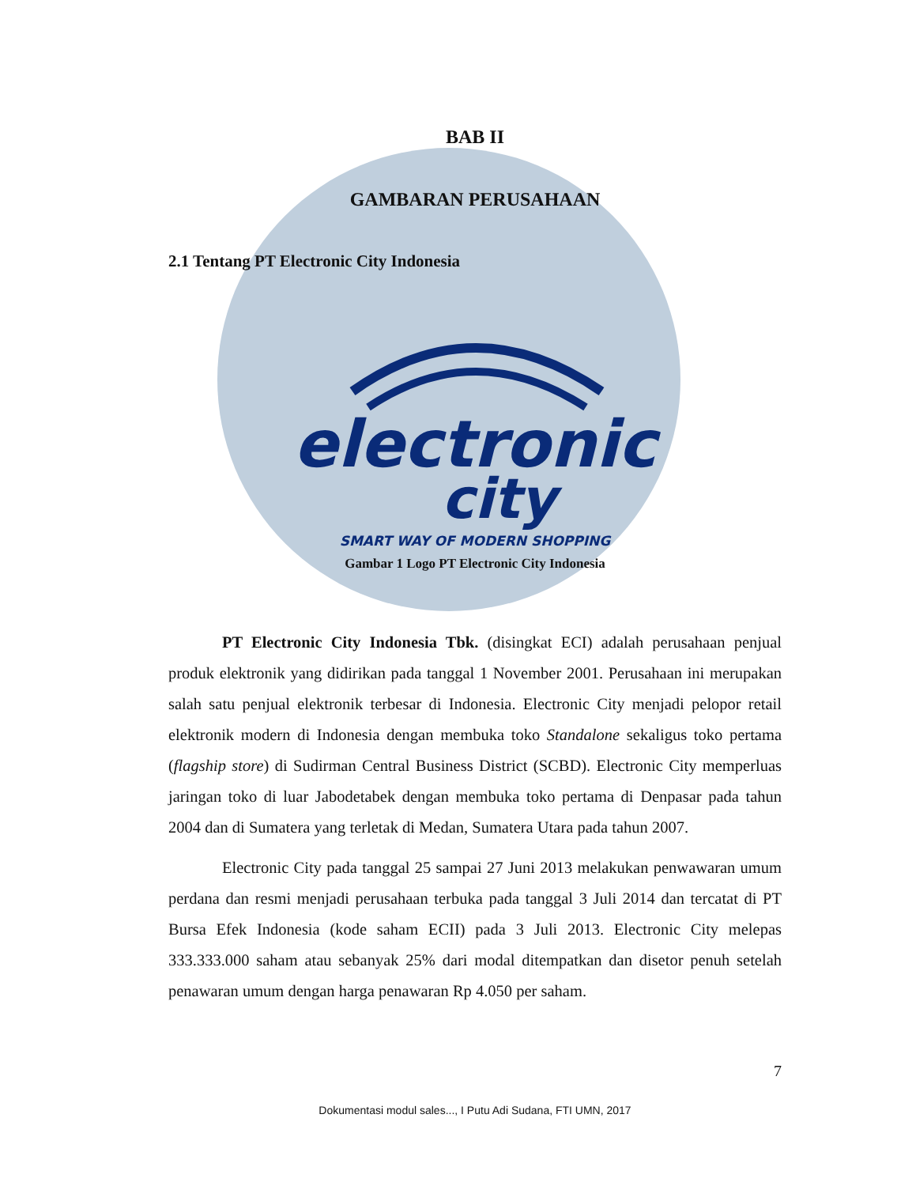BAB II
GAMBARAN PERUSAHAAN
2.1 Tentang PT Electronic City Indonesia
electronic
city
SMART WAY OF MODERN SHOPPING
Gambar 1 Logo PT Electronic City Indonesia
PT Electronic City Indonesia Tbk. (disingkat ECI) adalah perusahaan penjual produk elektronik yang didirikan pada tanggal 1 November 2001. Perusahaan ini merupakan salah satu penjual elektronik terbesar di Indonesia. Electronic City menjadi pelopor retail elektronik modern di Indonesia dengan membuka toko Standalone sekaligus toko pertama (flagship store) di Sudirman Central Business District (SCBD). Electronic City memperluas jaringan toko di luar Jabodetabek dengan membuka toko pertama di Denpasar pada tahun 2004 dan di Sumatera yang terletak di Medan, Sumatera Utara pada tahun 2007.
Electronic City pada tanggal 25 sampai 27 Juni 2013 melakukan penwawaran umum perdana dan resmi menjadi perusahaan terbuka pada tanggal 3 Juli 2014 dan tercatat di PT Bursa Efek Indonesia (kode saham ECII) pada 3 Juli 2013. Electronic City melepas 333.333.000 saham atau sebanyak 25% dari modal ditempatkan dan disetor penuh setelah penawaran umum dengan harga penawaran Rp 4.050 per saham.
7
Dokumentasi modul sales..., I Putu Adi Sudana, FTI UMN, 2017